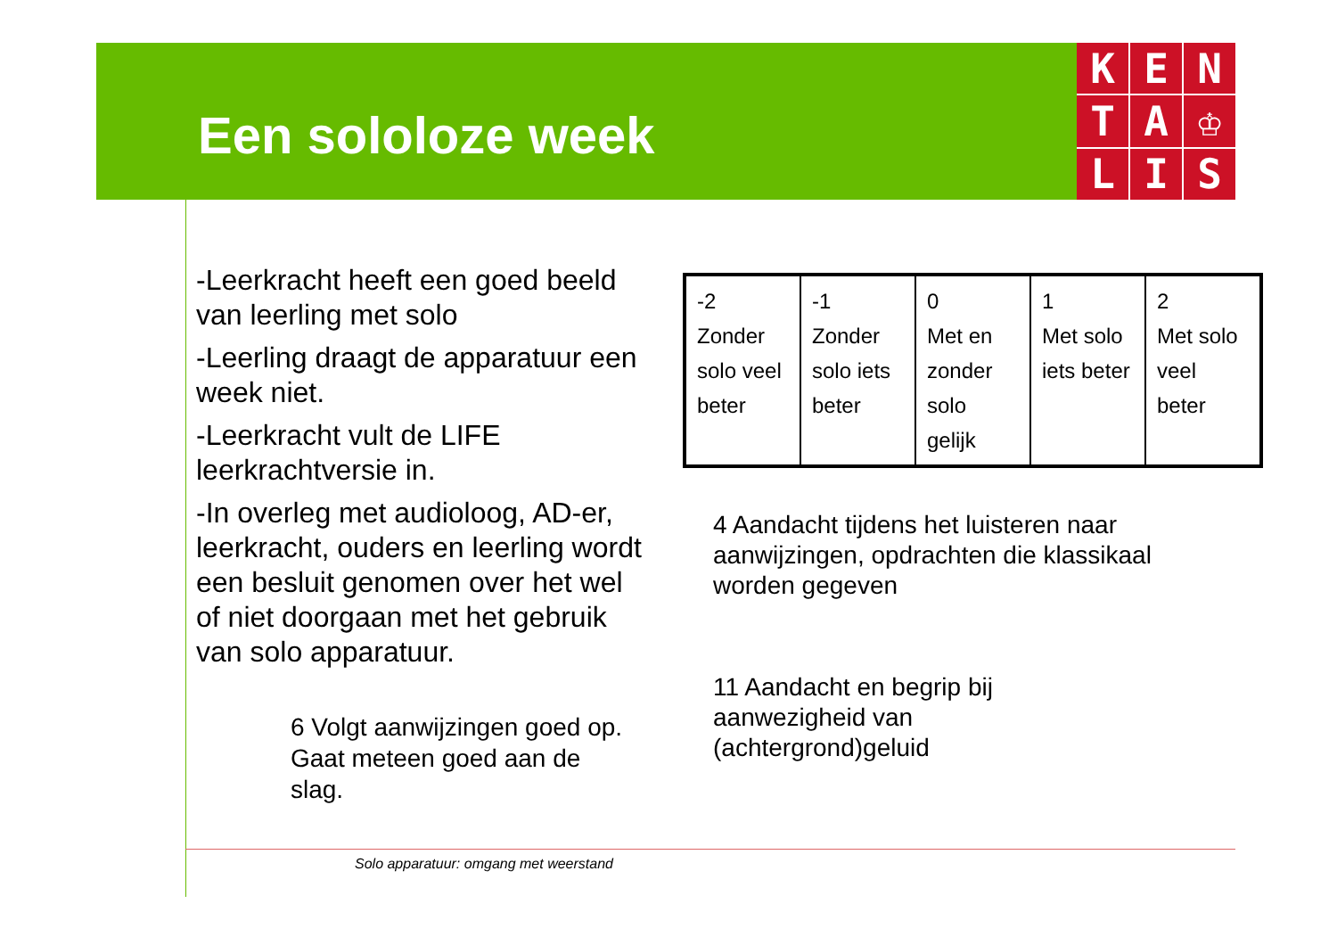Een sololoze week
K
E
N
T
A
♔
L
I
S
-Leerkracht heeft een goed beeld van leerling met solo
-Leerling draagt de apparatuur een week niet.
-Leerkracht vult de LIFE leerkrachtversie in.
-In overleg met audioloog, AD-er, leerkracht, ouders en leerling wordt een besluit genomen over het wel of niet doorgaan met het gebruik van solo apparatuur.
| -2 Zonder solo veel beter | -1 Zonder solo iets beter | 0 Met en zonder solo gelijk | 1 Met solo iets beter | 2 Met solo veel beter |
4 Aandacht tijdens het luisteren naar
aanwijzingen, opdrachten die klassikaal
worden gegeven
11 Aandacht en begrip bij
aanwezigheid van
(achtergrond)geluid
6 Volgt aanwijzingen goed op.
Gaat meteen goed aan de
slag.
Solo apparatuur: omgang met weerstand